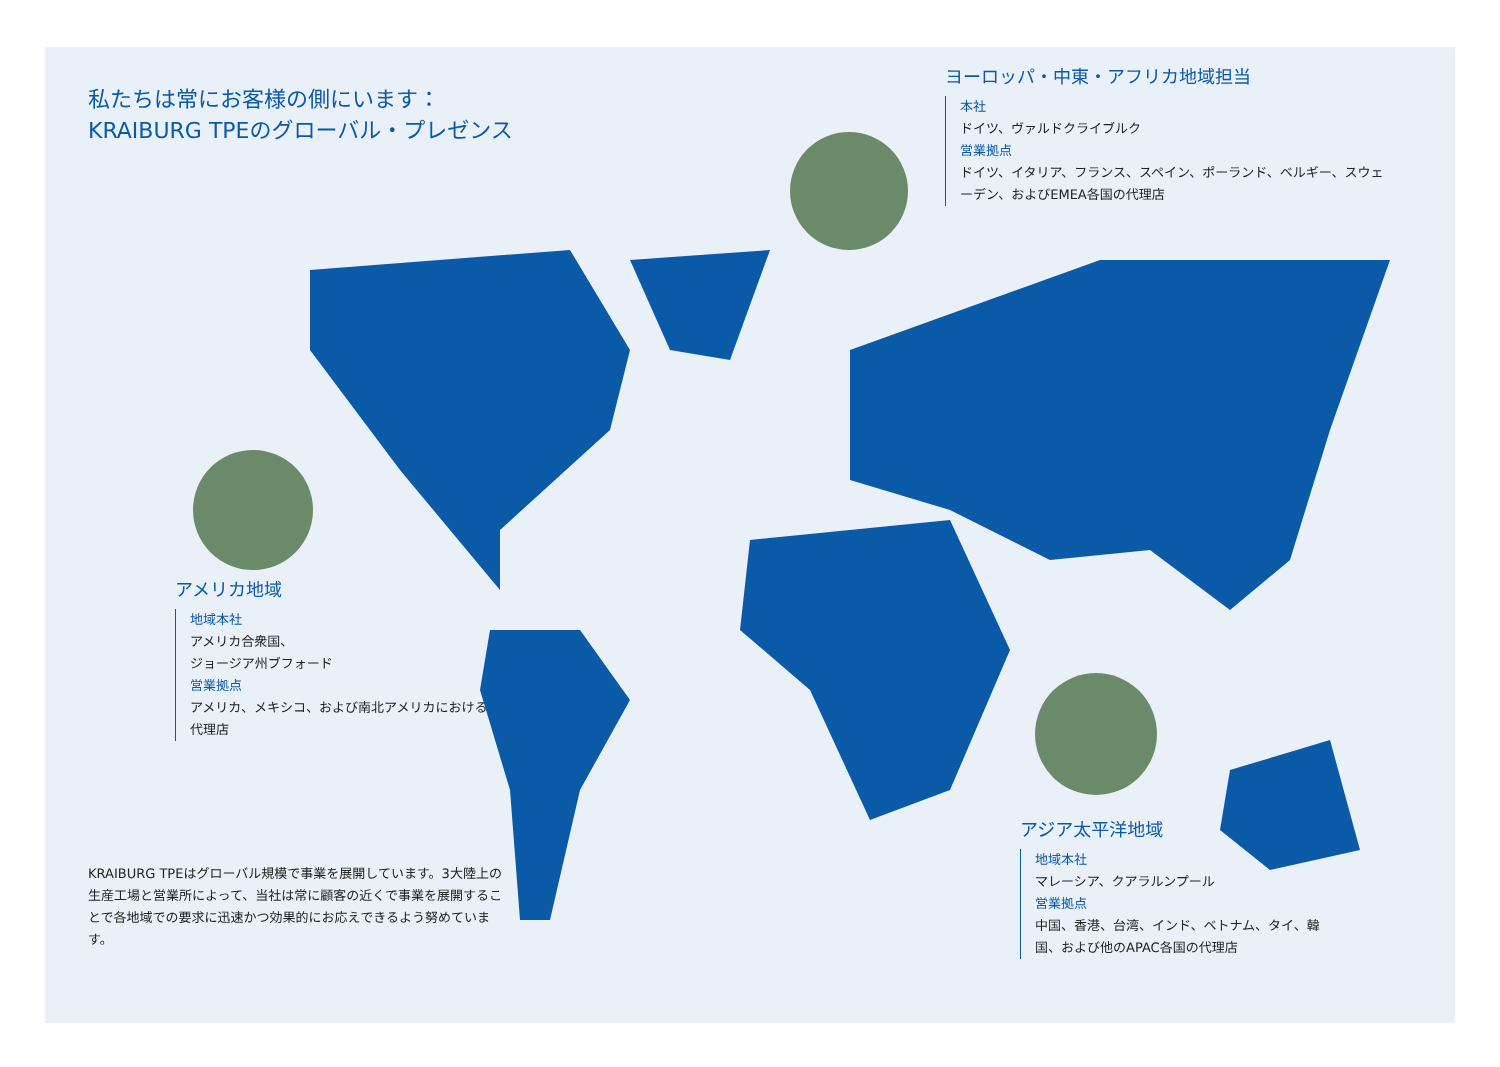私たちは常にお客様の側にいます：
KRAIBURG TPEのグローバル・プレゼンス
ヨーロッパ・中東・アフリカ地域担当
本社
ドイツ、ヴァルドクライブルク
営業拠点
ドイツ、イタリア、フランス、スペイン、ポーランド、ベルギー、スウェーデン、およびEMEA各国の代理店
アメリカ地域
地域本社
アメリカ合衆国、
ジョージア州ブフォード
営業拠点
アメリカ、メキシコ、および南北アメリカにおける代理店
アジア太平洋地域
地域本社
マレーシア、クアラルンプール
営業拠点
中国、香港、台湾、インド、ベトナム、タイ、韓国、および他のAPAC各国の代理店
KRAIBURG TPEはグローバル規模で事業を展開しています。3大陸上の生産工場と営業所によって、当社は常に顧客の近くで事業を展開することで各地域での要求に迅速かつ効果的にお応えできるよう努めています。